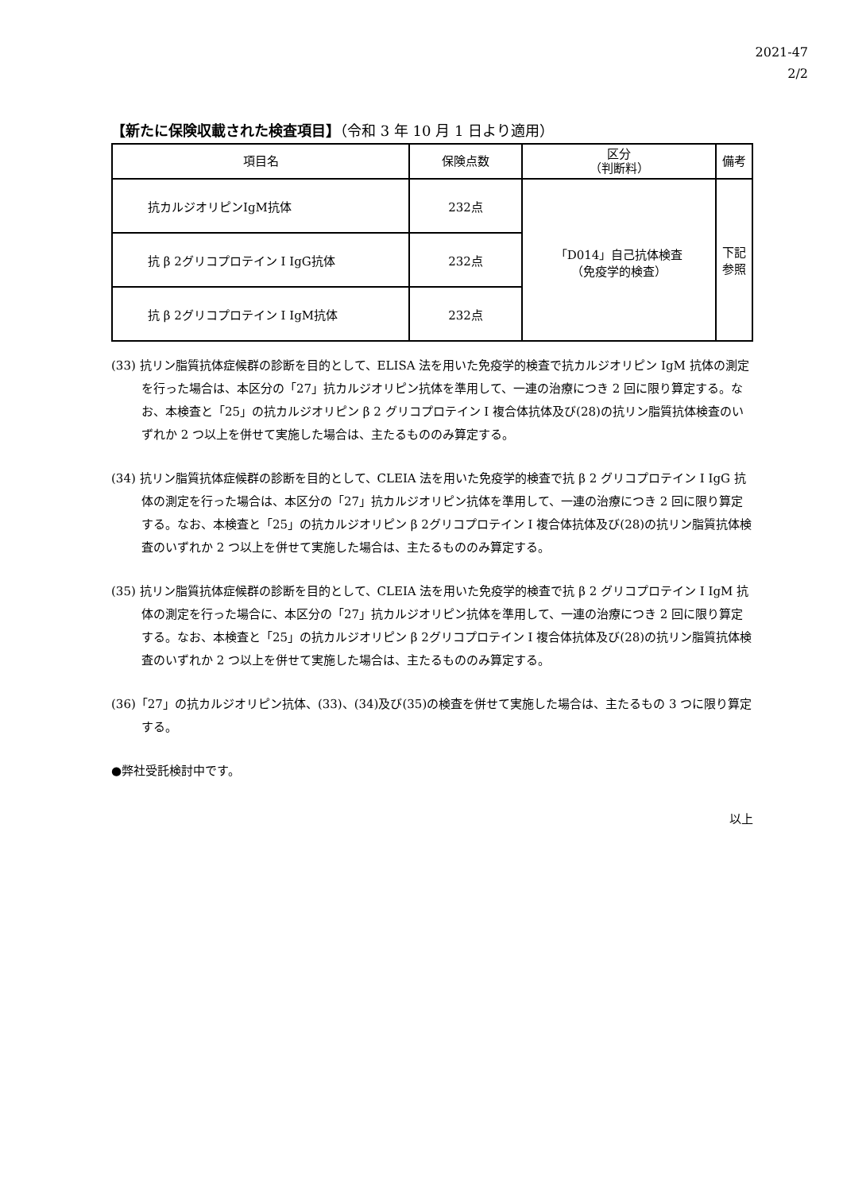2021-47
2/2
【新たに保険収載された検査項目】（令和 3 年 10 月 1 日より適用）
| 項目名 | 保険点数 | 区分 （判断料） | 備考 |
| --- | --- | --- | --- |
| 抗カルジオリピンIgM抗体 | 232点 | 「D014」自己抗体検査 （免疫学的検査） | 下記 参照 |
| 抗 β 2グリコプロテイン I IgG抗体 | 232点 | | |
| 抗 β 2グリコプロテイン I IgM抗体 | 232点 | | |
(33) 抗リン脂質抗体症候群の診断を目的として、ELISA 法を用いた免疫学的検査で抗カルジオリピン IgM 抗体の測定を行った場合は、本区分の「27」抗カルジオリピン抗体を準用して、一連の治療につき 2 回に限り算定する。なお、本検査と「25」の抗カルジオリピン β 2 グリコプロテイン I 複合体抗体及び(28)の抗リン脂質抗体検査のいずれか 2 つ以上を併せて実施した場合は、主たるもののみ算定する。
(34) 抗リン脂質抗体症候群の診断を目的として、CLEIA 法を用いた免疫学的検査で抗 β 2 グリコプロテイン I IgG 抗体の測定を行った場合は、本区分の「27」抗カルジオリピン抗体を準用して、一連の治療につき 2 回に限り算定する。なお、本検査と「25」の抗カルジオリピン β 2グリコプロテイン I 複合体抗体及び(28)の抗リン脂質抗体検査のいずれか 2 つ以上を併せて実施した場合は、主たるもののみ算定する。
(35) 抗リン脂質抗体症候群の診断を目的として、CLEIA 法を用いた免疫学的検査で抗 β 2 グリコプロテイン I IgM 抗体の測定を行った場合に、本区分の「27」抗カルジオリピン抗体を準用して、一連の治療につき 2 回に限り算定する。なお、本検査と「25」の抗カルジオリピン β 2グリコプロテイン I 複合体抗体及び(28)の抗リン脂質抗体検査のいずれか 2 つ以上を併せて実施した場合は、主たるもののみ算定する。
(36)「27」の抗カルジオリピン抗体、(33)、(34)及び(35)の検査を併せて実施した場合は、主たるもの 3 つに限り算定する。
●弊社受託検討中です。
以上